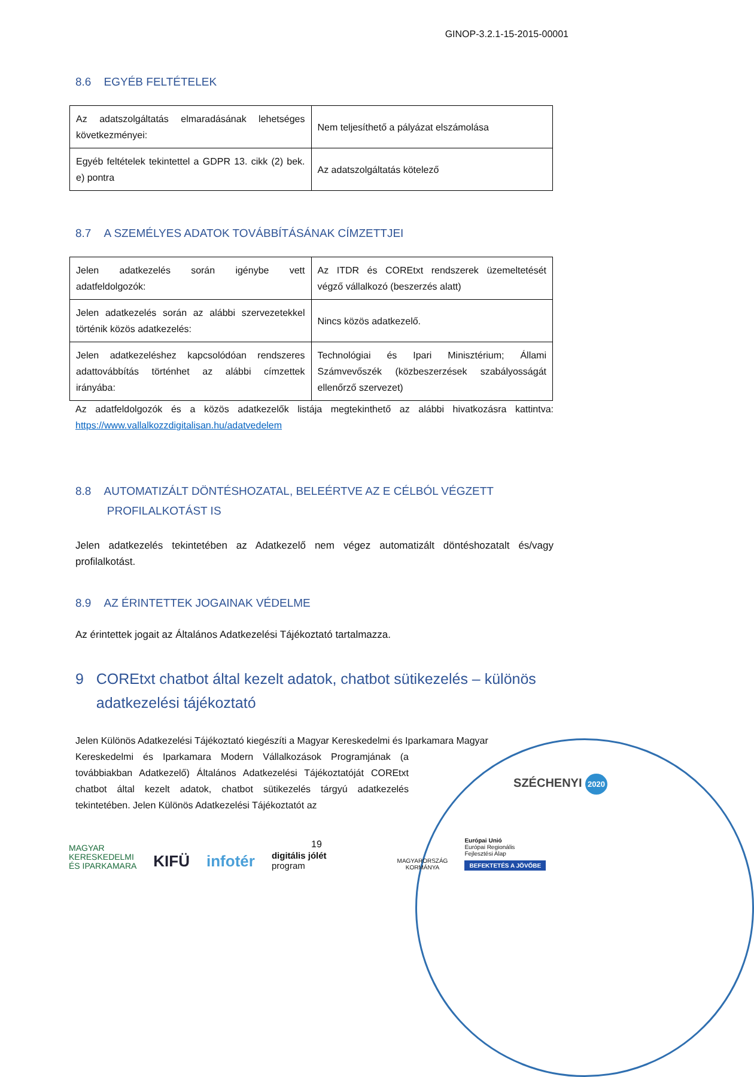GINOP-3.2.1-15-2015-00001
8.6 EGYÉB FELTÉTELEK
| Az adatszolgáltatás elmaradásának lehetséges következményei: | Nem teljesíthető a pályázat elszámolása |
| Egyéb feltételek tekintettel a GDPR 13. cikk (2) bek. e) pontra | Az adatszolgáltatás kötelező |
8.7 A SZEMÉLYES ADATOK TOVÁBBÍTÁSÁNAK CÍMZETTJEI
| Jelen adatkezelés során igénybe vett adatfeldolgozók: | Az ITDR és COREtxt rendszerek üzemeltetését végző vállalkozó (beszerzés alatt) |
| Jelen adatkezelés során az alábbi szervezetekkel történik közös adatkezelés: | Nincs közös adatkezelő. |
| Jelen adatkezeléshez kapcsolódóan rendszeres adattovábbítás történhet az alábbi címzettek irányába: | Technológiai és Ipari Minisztérium; Állami Számvevőszék (közbeszerzések szabályosságát ellenőrző szervezet) |
Az adatfeldolgozók és a közös adatkezelők listája megtekinthető az alábbi hivatkozásra kattintva: https://www.vallalkozzdigitalisan.hu/adatvedelem
8.8 AUTOMATIZÁLT DÖNTÉSHOZATAL, BELEÉRTVE AZ E CÉLBÓL VÉGZETT
PROFILALKOTÁST IS
Jelen adatkezelés tekintetében az Adatkezelő nem végez automatizált döntéshozatalt és/vagy profilalkotást.
8.9 AZ ÉRINTETTEK JOGAINAK VÉDELME
Az érintettek jogait az Általános Adatkezelési Tájékoztató tartalmazza.
9 COREtxt chatbot által kezelt adatok, chatbot sütikezelés – különös
adatkezelési tájékoztató
Jelen Különös Adatkezelési Tájékoztató kiegészíti a Magyar Kereskedelmi és Iparkamara Magyar
Kereskedelmi és Iparkamara Modern Vállalkozások Programjának (a továbbiakban Adatkezelő) Általános Adatkezelési Tájékoztatóját COREtxt chatbot által kezelt adatok, chatbot sütikezelés tárgyú adatkezelés tekintetében. Jelen Különös Adatkezelési Tájékoztatót az
19
SZÉCHENYI 2020
MAGYAR
KERESKEDELMI
ÉS IPARKAMARA
KIFÜ
infotér
digitális jólét
program
MAGYARORSZÁG
KORMÁNYA
Európai Unió
Európai Regionális
Fejlesztési Alap
BEFEKTETÉS A JÖVŐBE